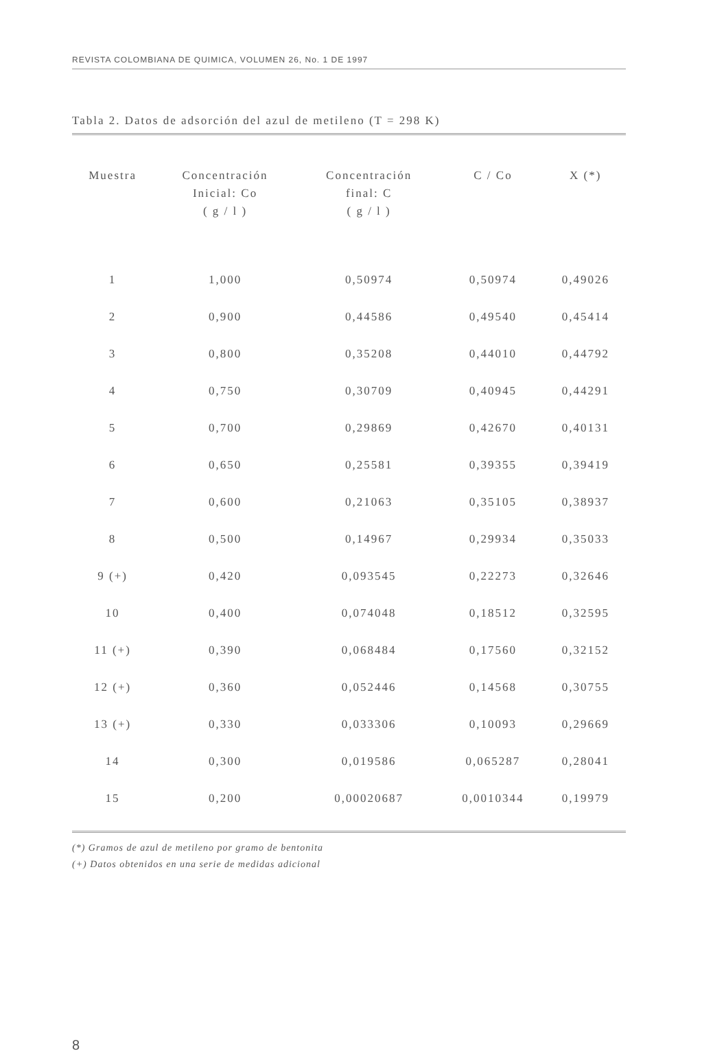REVISTA COLOMBIANA DE QUIMICA, VOLUMEN 26, No. 1 DE 1997
Tabla 2. Datos de adsorción del azul de metileno (T = 298 K)
| Muestra | Concentración Inicial: Co ( g / l ) | Concentración final: C ( g / l ) | C / Co | X (*) |
| --- | --- | --- | --- | --- |
| 1 | 1,000 | 0,50974 | 0,50974 | 0,49026 |
| 2 | 0,900 | 0,44586 | 0,49540 | 0,45414 |
| 3 | 0,800 | 0,35208 | 0,44010 | 0,44792 |
| 4 | 0,750 | 0,30709 | 0,40945 | 0,44291 |
| 5 | 0,700 | 0,29869 | 0,42670 | 0,40131 |
| 6 | 0,650 | 0,25581 | 0,39355 | 0,39419 |
| 7 | 0,600 | 0,21063 | 0,35105 | 0,38937 |
| 8 | 0,500 | 0,14967 | 0,29934 | 0,35033 |
| 9 (+) | 0,420 | 0,093545 | 0,22273 | 0,32646 |
| 10 | 0,400 | 0,074048 | 0,18512 | 0,32595 |
| 11 (+) | 0,390 | 0,068484 | 0,17560 | 0,32152 |
| 12 (+) | 0,360 | 0,052446 | 0,14568 | 0,30755 |
| 13 (+) | 0,330 | 0,033306 | 0,10093 | 0,29669 |
| 14 | 0,300 | 0,019586 | 0,065287 | 0,28041 |
| 15 | 0,200 | 0,00020687 | 0,0010344 | 0,19979 |
(*) Gramos de azul de metileno por gramo de bentonita
(+) Datos obtenidos en una serie de medidas adicional
8